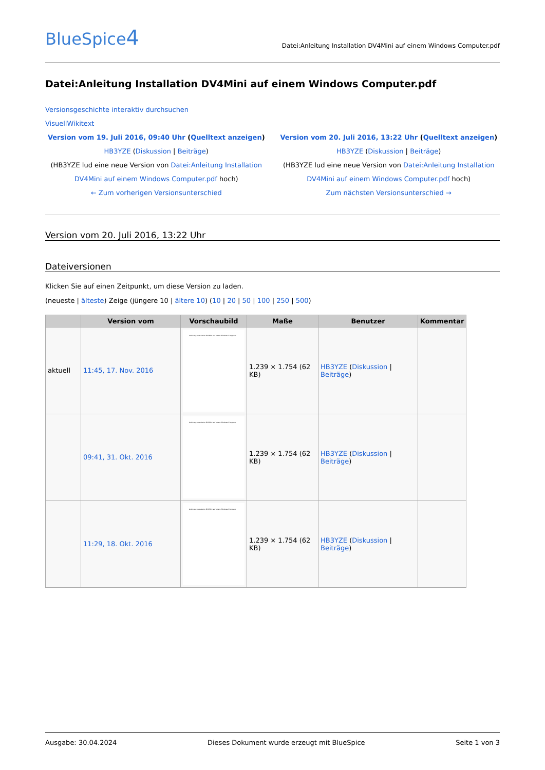BlueSpice4
Datei:Anleitung Installation DV4Mini auf einem Windows Computer.pdf
Datei:Anleitung Installation DV4Mini auf einem Windows Computer.pdf
Versionsgeschichte interaktiv durchsuchen
VisuellWikitext
Version vom 19. Juli 2016, 09:40 Uhr (Quelltext anzeigen)
HB3YZE (Diskussion | Beiträge)
(HB3YZE lud eine neue Version von Datei:Anleitung Installation DV4Mini auf einem Windows Computer.pdf hoch)
← Zum vorherigen Versionsunterschied
Version vom 20. Juli 2016, 13:22 Uhr (Quelltext anzeigen)
HB3YZE (Diskussion | Beiträge)
(HB3YZE lud eine neue Version von Datei:Anleitung Installation DV4Mini auf einem Windows Computer.pdf hoch)
Zum nächsten Versionsunterschied →
Version vom 20. Juli 2016, 13:22 Uhr
Dateiversionen
Klicken Sie auf einen Zeitpunkt, um diese Version zu laden.
(neueste | älteste) Zeige (jüngere 10 | ältere 10) (10 | 20 | 50 | 100 | 250 | 500)
| | Version vom | Vorschaubild | Maße | Benutzer | Kommentar |
| --- | --- | --- | --- | --- | --- |
| aktuell | 11:45, 17. Nov. 2016 | Anleitung Installation DV4Mini auf einem Windows Computer | 1.239 × 1.754 (62 KB) | HB3YZE ( Diskussion / Beiträge ) | |
| | 09:41, 31. Okt. 2016 | Anleitung Installation DV4Mini auf einem Windows Computer | 1.239 × 1.754 (62 KB) | HB3YZE ( Diskussion / Beiträge ) | |
| | 11:29, 18. Okt. 2016 | Anleitung Installation DV4Mini auf einem Windows Computer | 1.239 × 1.754 (62 KB) | HB3YZE ( Diskussion / Beiträge ) | |
Ausgabe: 30.04.2024 Dieses Dokument wurde erzeugt mit BlueSpice Seite 1 von 3